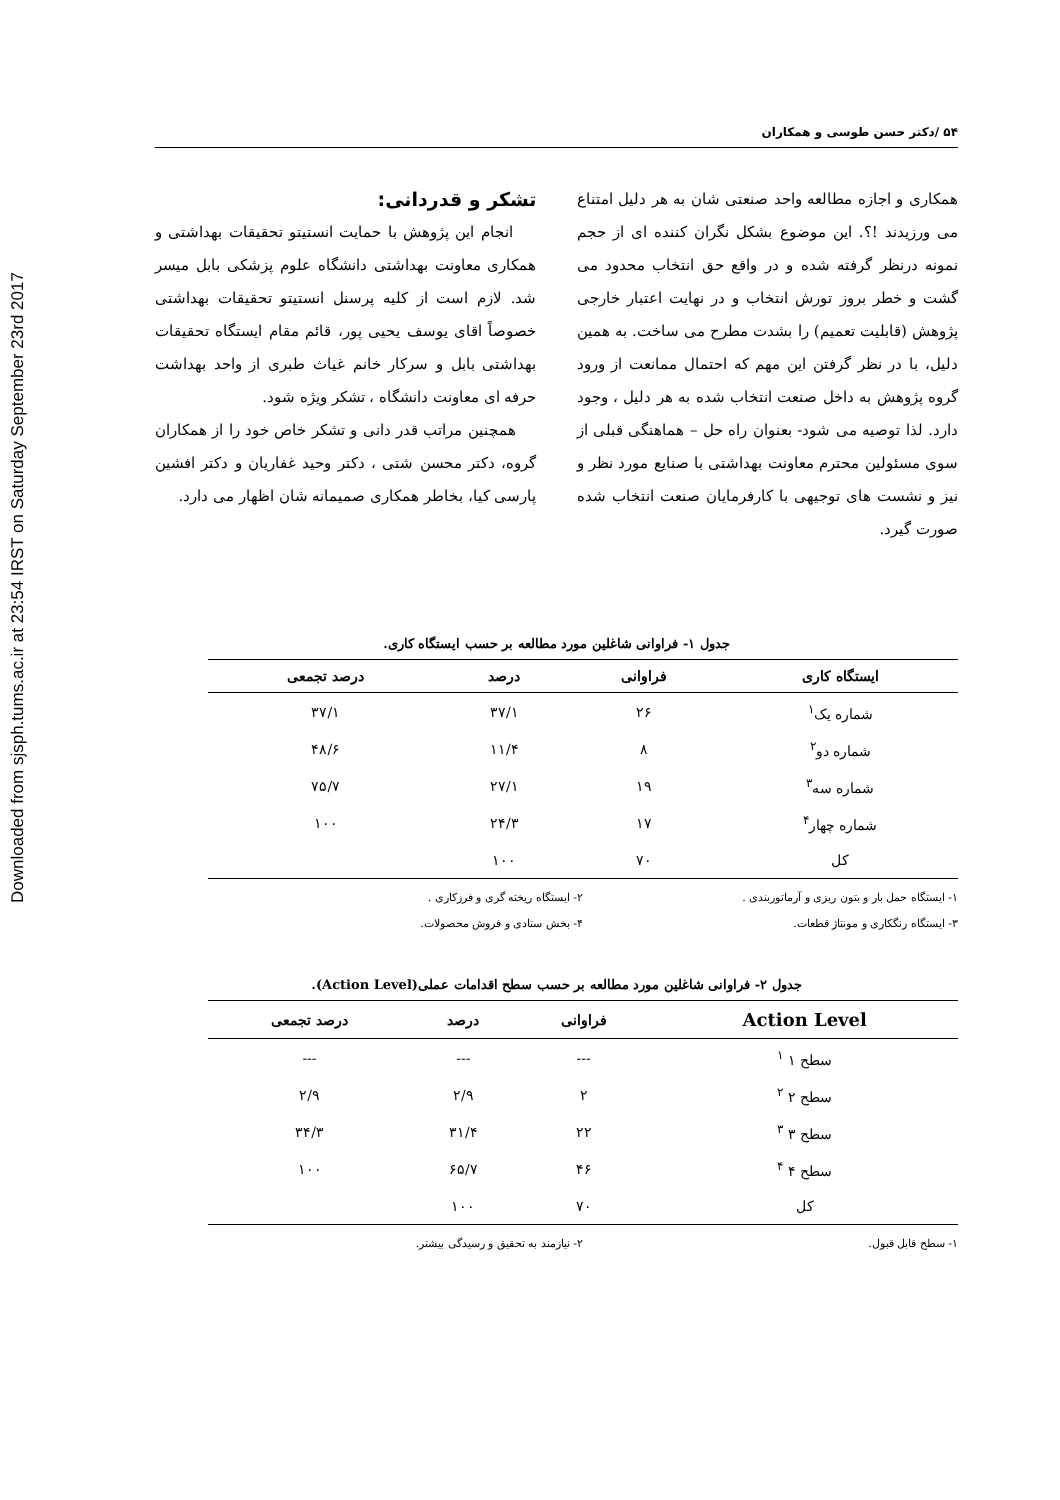Downloaded from sjsph.tums.ac.ir at 23:54 IRST on Saturday September 23rd 2017
۵۴ /دکتر حسن طوسی و همکاران
همکاری و اجازه مطالعه واحد صنعتی شان به هر دلیل امتناع می ورزیدند !؟. این موضوع بشکل نگران کننده ای از حجم نمونه درنظر گرفته شده و در واقع حق انتخاب محدود می گشت و خطر بروز تورش انتخاب و در نهایت اعتبار خارجی پژوهش (قابلیت تعمیم) را بشدت مطرح می ساخت. به همین دلیل، با در نظر گرفتن این مهم که احتمال ممانعت از ورود گروه پژوهش به داخل صنعت انتخاب شده به هر دلیل ، وجود دارد. لذا توصیه می شود- بعنوان راه حل – هماهنگی قبلی از سوی مسئولین محترم معاونت بهداشتی با صنایع مورد نظر و نیز و نشست های توجیهی با کارفرمایان صنعت انتخاب شده صورت گیرد.
تشکر و قدردانی:
انجام این پژوهش با حمایت انستیتو تحقیقات بهداشتی و همکاری معاونت بهداشتی دانشگاه علوم پزشکی بابل میسر شد. لازم است از کلیه پرسنل انستیتو تحقیقات بهداشتی خصوصاً اقای یوسف یحیی پور، قائم مقام ایستگاه تحقیقات بهداشتی بابل و سرکار خانم غیاث طبری از واحد بهداشت حرفه ای معاونت دانشگاه ، تشکر ویژه شود.
همچنین مراتب قدر دانی و تشکر خاص خود را از همکاران گروه، دکتر محسن شتی ، دکتر وحید غفاریان و دکتر افشین پارسی کیا، بخاطر همکاری صمیمانه شان اظهار می دارد.
جدول ۱- فراوانی شاغلین مورد مطالعه بر حسب ایستگاه کاری.
| ایستگاه کاری | فراوانی | درصد | درصد تجمعی |
| --- | --- | --- | --- |
| شماره یک<sup>۱</sup> | ۲۶ | ۳۷/۱ | ۳۷/۱ |
| شماره دو<sup>۲</sup> | ۸ | ۱۱/۴ | ۴۸/۶ |
| شماره سه<sup>۳</sup> | ۱۹ | ۲۷/۱ | ۷۵/۷ |
| شماره چهار<sup>۴</sup> | ۱۷ | ۲۴/۳ | ۱۰۰ |
| کل | ۷۰ | ۱۰۰ | |
۱- ایستگاه حمل بار و بتون ریزی و آرماتوربندی .
۲- ایستگاه ریخته گری و فرزکاری .
۳- ایستگاه رنگکاری و مونتاژ قطعات.
۴- بخش ستادی و فروش محصولات.
جدول ۲- فراوانی شاغلین مورد مطالعه بر حسب سطح اقدامات عملی(Action Level).
| Action Level | فراوانی | درصد | درصد تجمعی |
| --- | --- | --- | --- |
| سطح ۱ <sup>۱</sup> | --- | --- | --- |
| سطح ۲ <sup>۲</sup> | ۲ | ۲/۹ | ۲/۹ |
| سطح ۳ <sup>۳</sup> | ۲۲ | ۳۱/۴ | ۳۴/۳ |
| سطح ۴ <sup>۴</sup> | ۴۶ | ۶۵/۷ | ۱۰۰ |
| کل | ۷۰ | ۱۰۰ | |
۱- سطح قابل قبول.
۲- نیازمند به تحقیق و رسیدگی بیشتر.